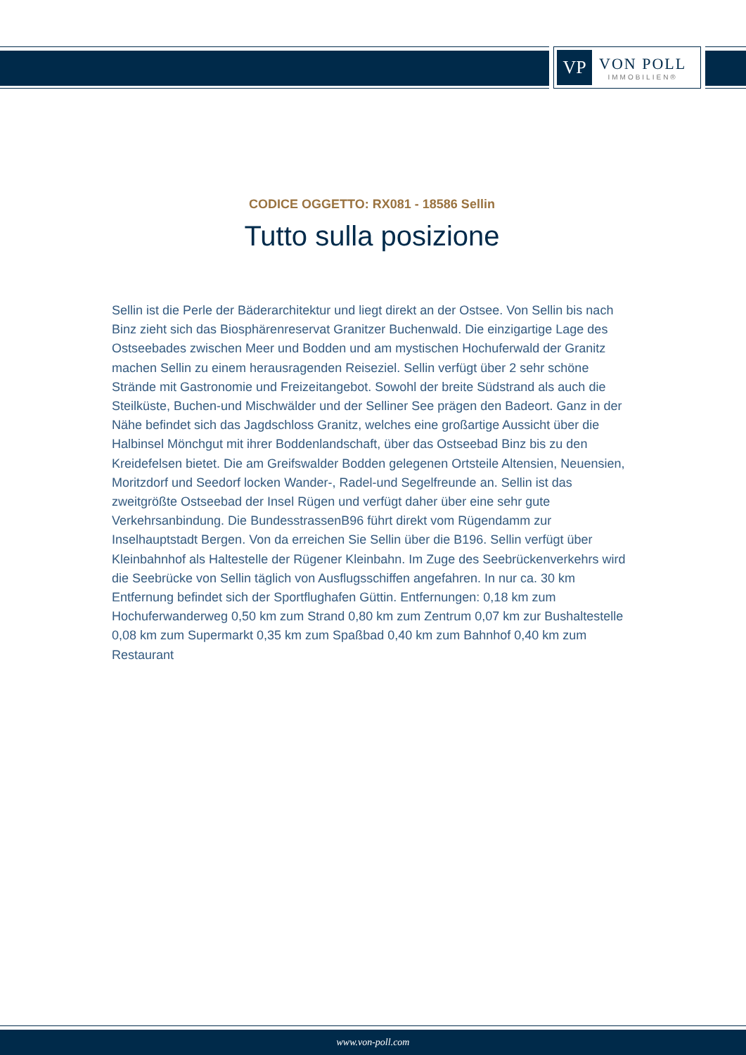VP
VON POLL
IMMOBILIEN®
CODICE OGGETTO: RX081 - 18586 Sellin
Tutto sulla posizione
Sellin ist die Perle der Bäderarchitektur und liegt direkt an der Ostsee. Von Sellin bis nach Binz zieht sich das Biosphärenreservat Granitzer Buchenwald. Die einzigartige Lage des Ostseebades zwischen Meer und Bodden und am mystischen Hochuferwald der Granitz machen Sellin zu einem herausragenden Reiseziel. Sellin verfügt über 2 sehr schöne Strände mit Gastronomie und Freizeitangebot. Sowohl der breite Südstrand als auch die Steilküste, Buchen-und Mischwälder und der Selliner See prägen den Badeort. Ganz in der Nähe befindet sich das Jagdschloss Granitz, welches eine großartige Aussicht über die Halbinsel Mönchgut mit ihrer Boddenlandschaft, über das Ostseebad Binz bis zu den Kreidefelsen bietet. Die am Greifswalder Bodden gelegenen Ortsteile Altensien, Neuensien, Moritzdorf und Seedorf locken Wander-, Radel-und Segelfreunde an. Sellin ist das zweitgrößte Ostseebad der Insel Rügen und verfügt daher über eine sehr gute Verkehrsanbindung. Die BundesstrassenB96 führt direkt vom Rügendamm zur Inselhauptstadt Bergen. Von da erreichen Sie Sellin über die B196. Sellin verfügt über Kleinbahnhof als Haltestelle der Rügener Kleinbahn. Im Zuge des Seebrückenverkehrs wird die Seebrücke von Sellin täglich von Ausflugsschiffen angefahren. In nur ca. 30 km Entfernung befindet sich der Sportflughafen Güttin. Entfernungen: 0,18 km zum Hochuferwanderweg 0,50 km zum Strand 0,80 km zum Zentrum 0,07 km zur Bushaltestelle 0,08 km zum Supermarkt 0,35 km zum Spaßbad 0,40 km zum Bahnhof 0,40 km zum Restaurant
www.von-poll.com